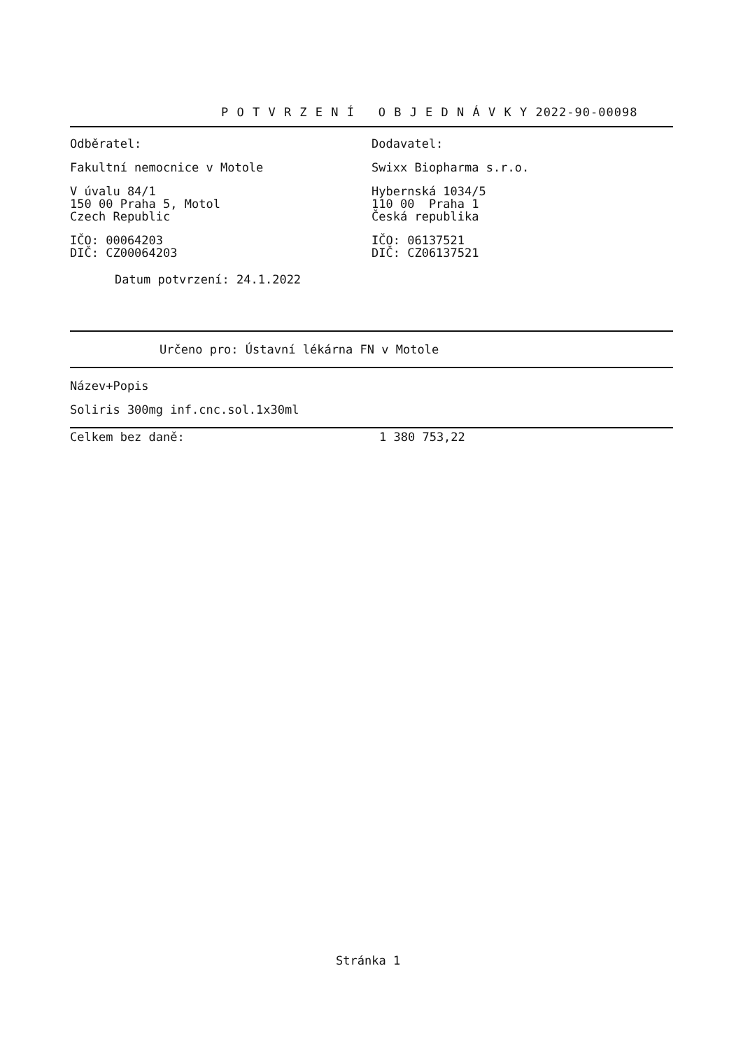P O T V R Z E N Í O B J E D N Á V K Y 2022-90-00098
Odběratel:
Fakultní nemocnice v Motole
V úvalu 84/1
150 00 Praha 5, Motol
Czech Republic
IČO: 00064203
DIČ: CZ00064203
Dodavatel:
Swixx Biopharma s.r.o.
Hybernská 1034/5
110 00 Praha 1
Česká republika
IČO: 06137521
DIČ: CZ06137521
Datum potvrzení: 24.1.2022
Určeno pro: Ústavní lékárna FN v Motole
Název+Popis
Soliris 300mg inf.cnc.sol.1x30ml
Celkem bez daně: 1 380 753,22
Stránka 1